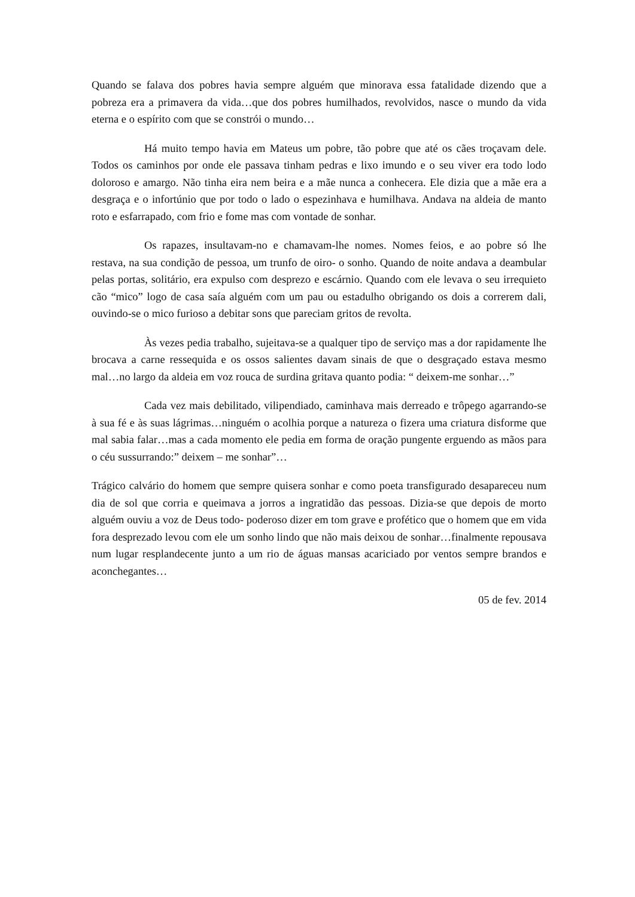Quando se falava dos pobres havia sempre alguém que minorava essa fatalidade dizendo que a pobreza era a primavera da vida…que dos pobres humilhados, revolvidos, nasce o mundo da vida eterna e o espírito com que se constrói o mundo…
Há muito tempo havia em Mateus um pobre, tão pobre que até os cães troçavam dele. Todos os caminhos por onde ele passava tinham pedras e lixo imundo e o seu viver era todo lodo doloroso e amargo. Não tinha eira nem beira e a mãe nunca a conhecera. Ele dizia que a mãe era a desgraça e o infortúnio que por todo o lado o espezinhava e humilhava. Andava na aldeia de manto roto e esfarrapado, com frio e fome mas com vontade de sonhar.
Os rapazes, insultavam-no e chamavam-lhe nomes. Nomes feios, e ao pobre só lhe restava, na sua condição de pessoa, um trunfo de oiro- o sonho. Quando de noite andava a deambular pelas portas, solitário, era expulso com desprezo e escárnio. Quando com ele levava o seu irrequieto cão “mico” logo de casa saía alguém com um pau ou estadulho obrigando os dois a correrem dali, ouvindo-se o mico furioso a debitar sons que pareciam gritos de revolta.
Às vezes pedia trabalho, sujeitava-se a qualquer tipo de serviço mas a dor rapidamente lhe brocava a carne ressequida e os ossos salientes davam sinais de que o desgraçado estava mesmo mal…no largo da aldeia em voz rouca de surdina gritava quanto podia: “ deixem-me sonhar…”
Cada vez mais debilitado, vilipendiado, caminhava mais derreado e trôpego agarrando-se à sua fé e às suas lágrimas…ninguém o acolhia porque a natureza o fizera uma criatura disforme que mal sabia falar…mas a cada momento ele pedia em forma de oração pungente erguendo as mãos para o céu sussurrando:” deixem – me sonhar”…
Trágico calvário do homem que sempre quisera sonhar e como poeta transfigurado desapareceu num dia de sol que corria e queimava a jorros a ingratidão das pessoas. Dizia-se que depois de morto alguém ouviu a voz de Deus todo- poderoso dizer em tom grave e profético que o homem que em vida fora desprezado levou com ele um sonho lindo que não mais deixou de sonhar…finalmente repousava num lugar resplandecente junto a um rio de águas mansas acariciado por ventos sempre brandos e aconchegantes…
05 de fev. 2014